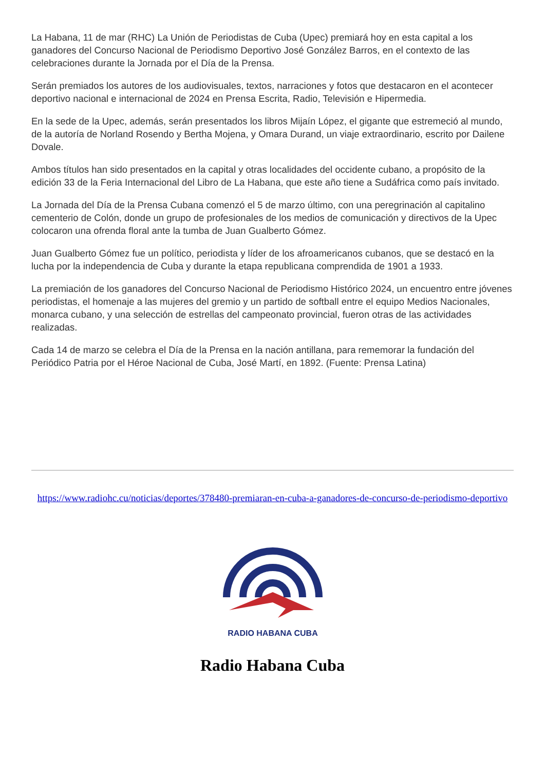La Habana, 11 de mar (RHC) La Unión de Periodistas de Cuba (Upec) premiará hoy en esta capital a los ganadores del Concurso Nacional de Periodismo Deportivo José González Barros, en el contexto de las celebraciones durante la Jornada por el Día de la Prensa.
Serán premiados los autores de los audiovisuales, textos, narraciones y fotos que destacaron en el acontecer deportivo nacional e internacional de 2024 en Prensa Escrita, Radio, Televisión e Hipermedia.
En la sede de la Upec, además, serán presentados los libros Mijaín López, el gigante que estremeció al mundo, de la autoría de Norland Rosendo y Bertha Mojena, y Omara Durand, un viaje extraordinario, escrito por Dailene Dovale.
Ambos títulos han sido presentados en la capital y otras localidades del occidente cubano, a propósito de la edición 33 de la Feria Internacional del Libro de La Habana, que este año tiene a Sudáfrica como país invitado.
La Jornada del Día de la Prensa Cubana comenzó el 5 de marzo último, con una peregrinación al capitalino cementerio de Colón, donde un grupo de profesionales de los medios de comunicación y directivos de la Upec colocaron una ofrenda floral ante la tumba de Juan Gualberto Gómez.
Juan Gualberto Gómez fue un político, periodista y líder de los afroamericanos cubanos, que se destacó en la lucha por la independencia de Cuba y durante la etapa republicana comprendida de 1901 a 1933.
La premiación de los ganadores del Concurso Nacional de Periodismo Histórico 2024, un encuentro entre jóvenes periodistas, el homenaje a las mujeres del gremio y un partido de softball entre el equipo Medios Nacionales, monarca cubano, y una selección de estrellas del campeonato provincial, fueron otras de las actividades realizadas.
Cada 14 de marzo se celebra el Día de la Prensa en la nación antillana, para rememorar la fundación del Periódico Patria por el Héroe Nacional de Cuba, José Martí, en 1892. (Fuente: Prensa Latina)
https://www.radiohc.cu/noticias/deportes/378480-premiaran-en-cuba-a-ganadores-de-concurso-de-periodismo-deportivo
RADIO HABANA CUBA
Radio Habana Cuba